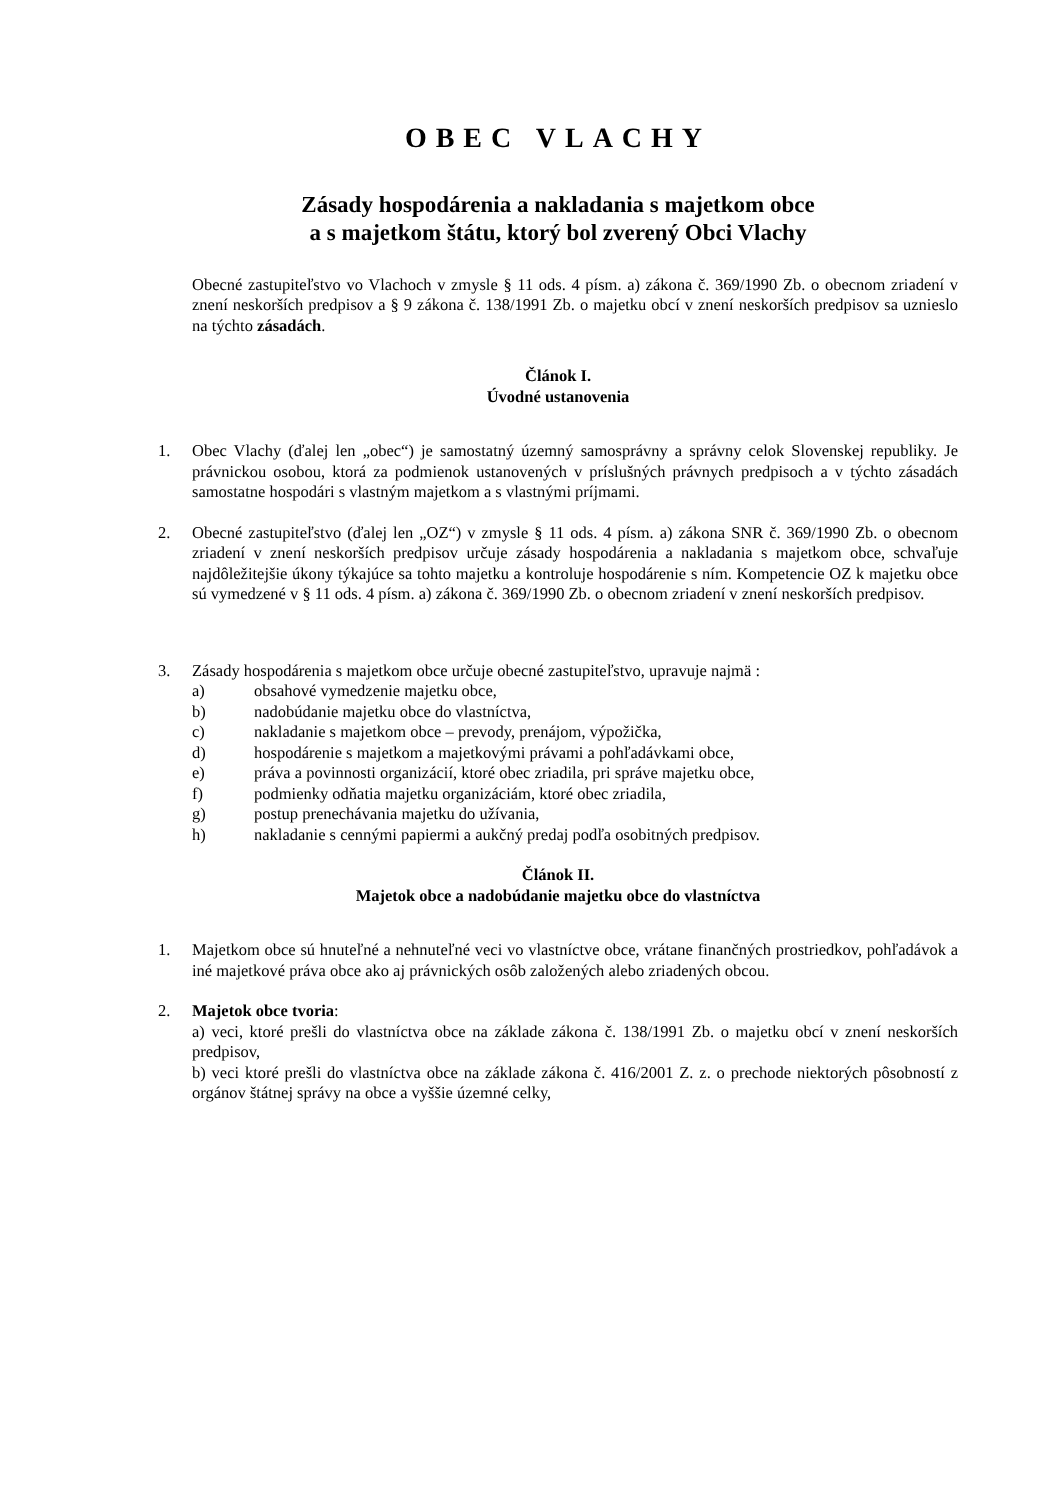OBEC VLACHY
Zásady hospodárenia a nakladania s majetkom obce
a s majetkom štátu, ktorý bol zverený Obci Vlachy
Obecné zastupiteľstvo vo Vlachoch v zmysle § 11 ods. 4 písm. a) zákona č. 369/1990 Zb. o obecnom zriadení v znení neskorších predpisov a § 9 zákona č. 138/1991 Zb. o majetku obcí v znení neskorších predpisov sa uznieslo na týchto zásadách.
Článok I.
Úvodné ustanovenia
1. Obec Vlachy (ďalej len „obec“) je samostatný územný samosprávny a správny celok Slovenskej republiky. Je právnickou osobou, ktorá za podmienok ustanovených v príslušných právnych predpisoch a v týchto zásadách samostatne hospodári s vlastným majetkom a s vlastnými príjmami.
2. Obecné zastupiteľstvo (ďalej len „OZ“) v zmysle § 11 ods. 4 písm. a) zákona SNR č. 369/1990 Zb. o obecnom zriadení v znení neskorších predpisov určuje zásady hospodárenia a nakladania s majetkom obce, schvaľuje najdôležitejšie úkony týkajúce sa tohto majetku a kontroluje hospodárenie s ním. Kompetencie OZ k majetku obce sú vymedzené v § 11 ods. 4 písm. a) zákona č. 369/1990 Zb. o obecnom zriadení v znení neskorších predpisov.
3. Zásady hospodárenia s majetkom obce určuje obecné zastupiteľstvo, upravuje najmä :
a) obsahové vymedzenie majetku obce,
b) nadobúdanie majetku obce do vlastníctva,
c) nakladanie s majetkom obce – prevody, prenájom, výpožička,
d) hospodárenie s majetkom a majetkovými právami a pohľadávkami obce,
e) práva a povinnosti organizácií, ktoré obec zriadila, pri správe majetku obce,
f) podmienky odňatia majetku organizáciám, ktoré obec zriadila,
g) postup prenechávania majetku do užívania,
h) nakladanie s cennými papiermi a aukčný predaj podľa osobitných predpisov.
Článok II.
Majetok obce a nadobúdanie majetku obce do vlastníctva
1. Majetkom obce sú hnuteľné a nehnuteľné veci vo vlastníctve obce, vrátane finančných prostriedkov, pohľadávok a iné majetkové práva obce ako aj právnických osôb založených alebo zriadených obcou.
2. Majetok obce tvoria:
a) veci, ktoré prešli do vlastníctva obce na základe zákona č. 138/1991 Zb. o majetku obcí v znení neskorších predpisov,
b) veci ktoré prešli do vlastníctva obce na základe zákona č. 416/2001 Z. z. o prechode niektorých pôsobností z orgánov štátnej správy na obce a vyššie územné celky,